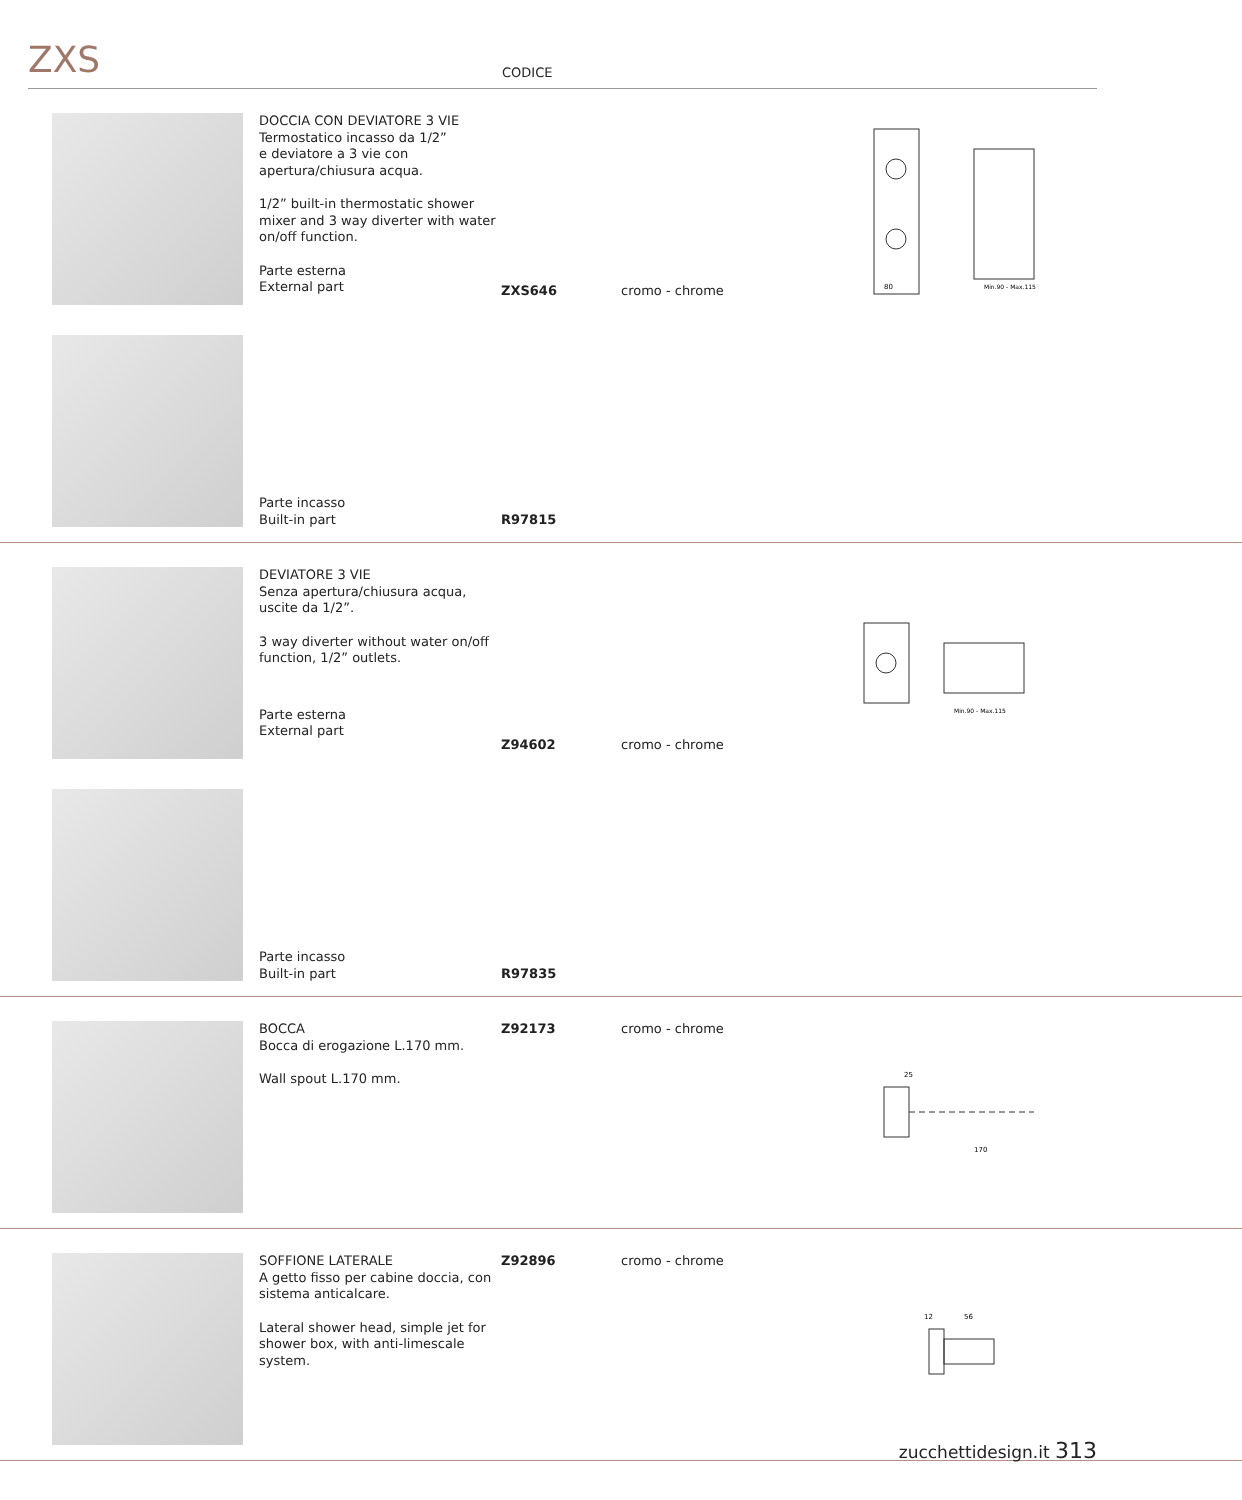ZXS CODICE
DOCCIA CON DEVIATORE 3 VIE
Termostatico incasso da 1/2”
e deviatore a 3 vie con
apertura/chiusura acqua.
1/2” built-in thermostatic shower mixer and 3 way diverter with water on/off function.
Parte esterna
External part
ZXS646 cromo - chrome
80
Min.90 - Max.115
Parte incasso
Built-in part
R97815
DEVIATORE 3 VIE
Senza apertura/chiusura acqua,
uscite da 1/2”.
3 way diverter without water on/off function, 1/2” outlets.
Parte esterna
External part
Z94602 cromo - chrome
Min.90 - Max.115
Parte incasso
Built-in part
R97835
BOCCA
Bocca di erogazione L.170 mm.
Wall spout L.170 mm.
Z92173 cromo - chrome
25
170
SOFFIONE LATERALE
A getto fisso per cabine doccia, con sistema anticalcare.
Lateral shower head, simple jet for shower box, with anti-limescale system.
Z92896 cromo - chrome
12
56
zucchettidesign.it 313